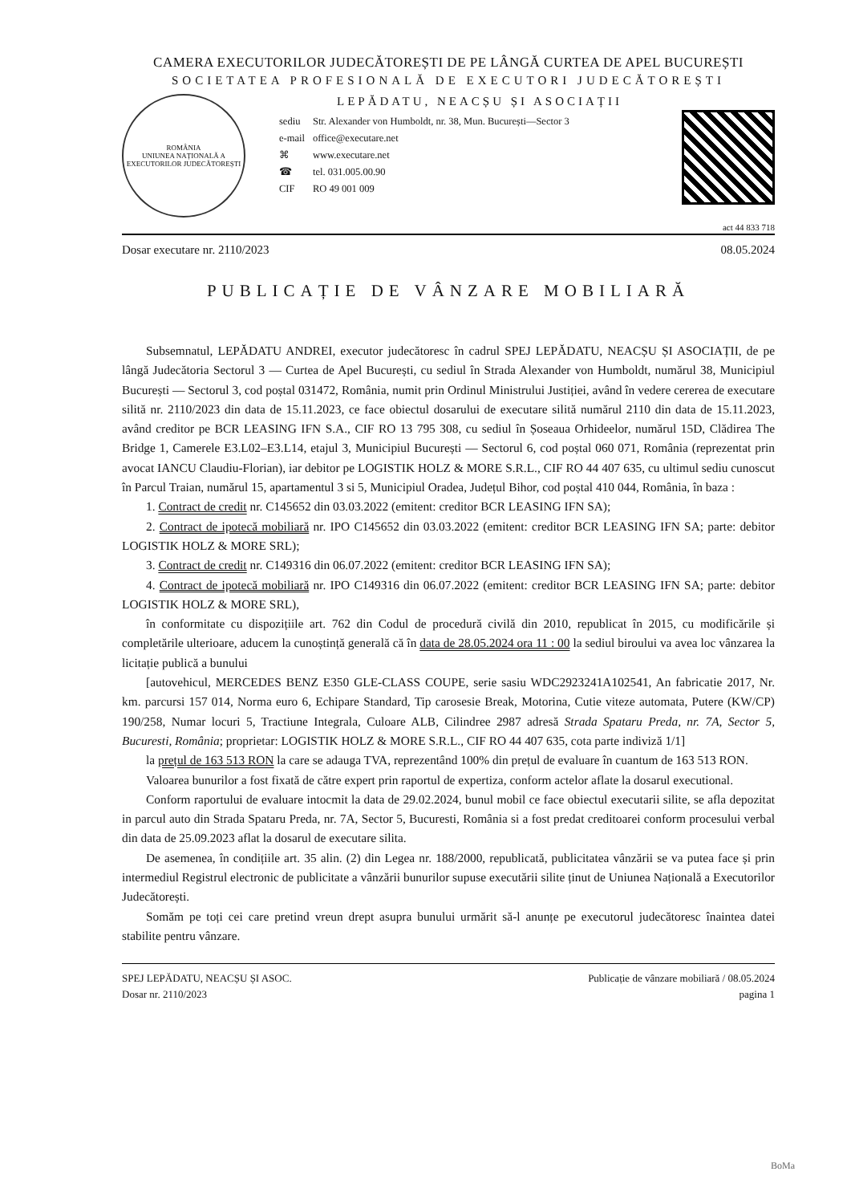CAMERA EXECUTORILOR JUDECĂTOREȘTI DE PE LÂNGĂ CURTEA DE APEL BUCUREȘTI
SOCIETATEA PROFESIONALĂ DE EXECUTORI JUDECĂTOREȘTI
ROMÂNIA
UNIUNEA NAȚIONALĂ A EXECUTORILOR JUDECĂTOREȘTI
LEPĂDATU, NEACȘU ȘI ASOCIAȚII
| sediu | Str. Alexander von Humboldt, nr. 38, Mun. București—Sector 3 |
| e-mail | office@executare.net |
| ⌘ | www.executare.net |
| ☎ | tel. 031.005.00.90 |
| CIF | RO 49 001 009 |
act 44 833 718
Dosar executare nr. 2110/2023 08.05.2024
PUBLICAȚIE DE VÂNZARE MOBILIARĂ
Subsemnatul, LEPĂDATU ANDREI, executor judecătoresc în cadrul SPEJ LEPĂDATU, NEACȘU ȘI ASOCIAȚII, de pe lângă Judecătoria Sectorul 3 — Curtea de Apel București, cu sediul în Strada Alexander von Humboldt, numărul 38, Municipiul București — Sectorul 3, cod poștal 031472, România, numit prin Ordinul Ministrului Justiției, având în vedere cererea de executare silită nr. 2110/2023 din data de 15.11.2023, ce face obiectul dosarului de executare silită numărul 2110 din data de 15.11.2023, având creditor pe BCR LEASING IFN S.A., CIF RO 13 795 308, cu sediul în Șoseaua Orhideelor, numărul 15D, Clădirea The Bridge 1, Camerele E3.L02–E3.L14, etajul 3, Municipiul București — Sectorul 6, cod poștal 060 071, România (reprezentat prin avocat IANCU Claudiu-Florian), iar debitor pe LOGISTIK HOLZ & MORE S.R.L., CIF RO 44 407 635, cu ultimul sediu cunoscut în Parcul Traian, numărul 15, apartamentul 3 si 5, Municipiul Oradea, Județul Bihor, cod poștal 410 044, România, în baza :
1. Contract de credit nr. C145652 din 03.03.2022 (emitent: creditor BCR LEASING IFN SA);
2. Contract de ipotecă mobiliară nr. IPO C145652 din 03.03.2022 (emitent: creditor BCR LEASING IFN SA; parte: debitor LOGISTIK HOLZ & MORE SRL);
3. Contract de credit nr. C149316 din 06.07.2022 (emitent: creditor BCR LEASING IFN SA);
4. Contract de ipotecă mobiliară nr. IPO C149316 din 06.07.2022 (emitent: creditor BCR LEASING IFN SA; parte: debitor LOGISTIK HOLZ & MORE SRL),
în conformitate cu dispozițiile art. 762 din Codul de procedură civilă din 2010, republicat în 2015, cu modificările și completările ulterioare, aducem la cunoștință generală că în data de 28.05.2024 ora 11 : 00 la sediul biroului va avea loc vânzarea la licitație publică a bunului
[autovehicul, MERCEDES BENZ E350 GLE-CLASS COUPE, serie sasiu WDC2923241A102541, An fabricatie 2017, Nr. km. parcursi 157 014, Norma euro 6, Echipare Standard, Tip carosesie Break, Motorina, Cutie viteze automata, Putere (KW/CP) 190/258, Numar locuri 5, Tractiune Integrala, Culoare ALB, Cilindree 2987 adresă Strada Spataru Preda, nr. 7A, Sector 5, Bucuresti, România; proprietar: LOGISTIK HOLZ & MORE S.R.L., CIF RO 44 407 635, cota parte indiviză 1/1]
la prețul de 163 513 RON la care se adauga TVA, reprezentând 100% din prețul de evaluare în cuantum de 163 513 RON.
Valoarea bunurilor a fost fixată de către expert prin raportul de expertiza, conform actelor aflate la dosarul executional.
Conform raportului de evaluare intocmit la data de 29.02.2024, bunul mobil ce face obiectul executarii silite, se afla depozitat in parcul auto din Strada Spataru Preda, nr. 7A, Sector 5, Bucuresti, România si a fost predat creditoarei conform procesului verbal din data de 25.09.2023 aflat la dosarul de executare silita.
De asemenea, în condițiile art. 35 alin. (2) din Legea nr. 188/2000, republicată, publicitatea vânzării se va putea face și prin intermediul Registrul electronic de publicitate a vânzării bunurilor supuse executării silite ținut de Uniunea Națională a Executorilor Judecătorești.
Somăm pe toți cei care pretind vreun drept asupra bunului urmărit să-l anunțe pe executorul judecătoresc înaintea datei stabilite pentru vânzare.
SPEJ LEPĂDATU, NEACȘU ȘI ASOC.
Dosar nr. 2110/2023
Publicație de vânzare mobiliară / 08.05.2024
pagina 1
BoMa